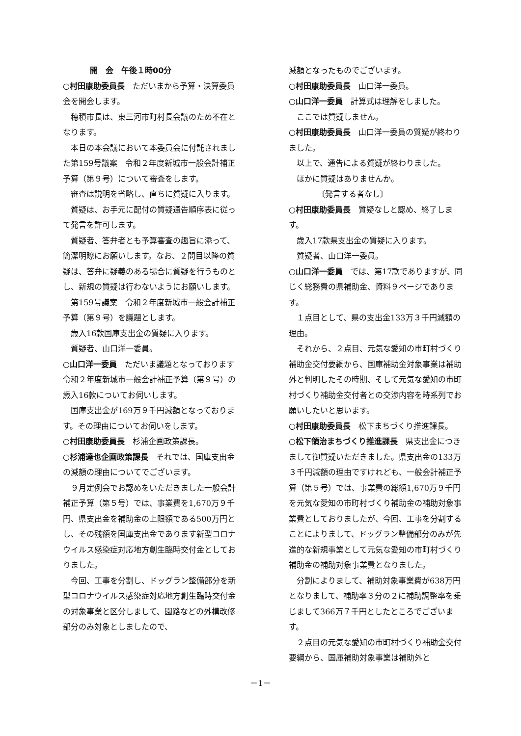開　会　午後１時00分
○村田康助委員長　ただいまから予算・決算委員会を開会します。
穂積市長は、東三河市町村長会議のため不在となります。
本日の本会議において本委員会に付託されました第159号議案　令和２年度新城市一般会計補正予算（第９号）について審査をします。
審査は説明を省略し、直ちに質疑に入ります。
質疑は、お手元に配付の質疑通告順序表に従って発言を許可します。
質疑者、答弁者とも予算審査の趣旨に添って、簡潔明瞭にお願いします。なお、２問目以降の質疑は、答弁に疑義のある場合に質疑を行うものとし、新規の質疑は行わないようにお願いします。
第159号議案　令和２年度新城市一般会計補正予算（第９号）を議題とします。
歳入16款国庫支出金の質疑に入ります。
質疑者、山口洋一委員。
○山口洋一委員　ただいま議題となっております令和２年度新城市一般会計補正予算（第９号）の歳入16款についてお伺いします。
国庫支出金が169万９千円減額となっております。その理由についてお伺いをします。
○村田康助委員長　杉浦企画政策課長。
○杉浦達也企画政策課長　それでは、国庫支出金の減額の理由についてでございます。
９月定例会でお認めをいただきました一般会計補正予算（第５号）では、事業費を1,670万９千円、県支出金を補助金の上限額である500万円とし、その残額を国庫支出金であります新型コロナウイルス感染症対応地方創生臨時交付金としておりました。
今回、工事を分割し、ドッグラン整備部分を新型コロナウイルス感染症対応地方創生臨時交付金の対象事業と区分しまして、園路などの外構改修部分のみ対象としましたので、
減額となったものでございます。
○村田康助委員長　山口洋一委員。
○山口洋一委員　計算式は理解をしました。
ここでは質疑しません。
○村田康助委員長　山口洋一委員の質疑が終わりました。
以上で、通告による質疑が終わりました。
ほかに質疑はありませんか。
〔発言する者なし〕
○村田康助委員長　質疑なしと認め、終了します。
歳入17款県支出金の質疑に入ります。
質疑者、山口洋一委員。
○山口洋一委員　では、第17款でありますが、同じく総務費の県補助金、資料９ページであります。
１点目として、県の支出金133万３千円減額の理由。
それから、２点目、元気な愛知の市町村づくり補助金交付要綱から、国庫補助金対象事業は補助外と判明したその時期、そして元気な愛知の市町村づくり補助金交付者との交渉内容を時系列でお願いしたいと思います。
○村田康助委員長　松下まちづくり推進課長。
○松下領治まちづくり推進課長　県支出金につきまして御質疑いただきました。県支出金の133万３千円減額の理由ですけれども、一般会計補正予算（第５号）では、事業費の総額1,670万９千円を元気な愛知の市町村づくり補助金の補助対象事業費としておりましたが、今回、工事を分割することによりまして、ドッグラン整備部分のみが先進的な新規事業として元気な愛知の市町村づくり補助金の補助対象事業費となりました。
分割によりまして、補助対象事業費が638万円となりまして、補助率３分の２に補助調整率を乗じまして366万７千円としたところでございます。
２点目の元気な愛知の市町村づくり補助金交付要綱から、国庫補助対象事業は補助外と
－1－